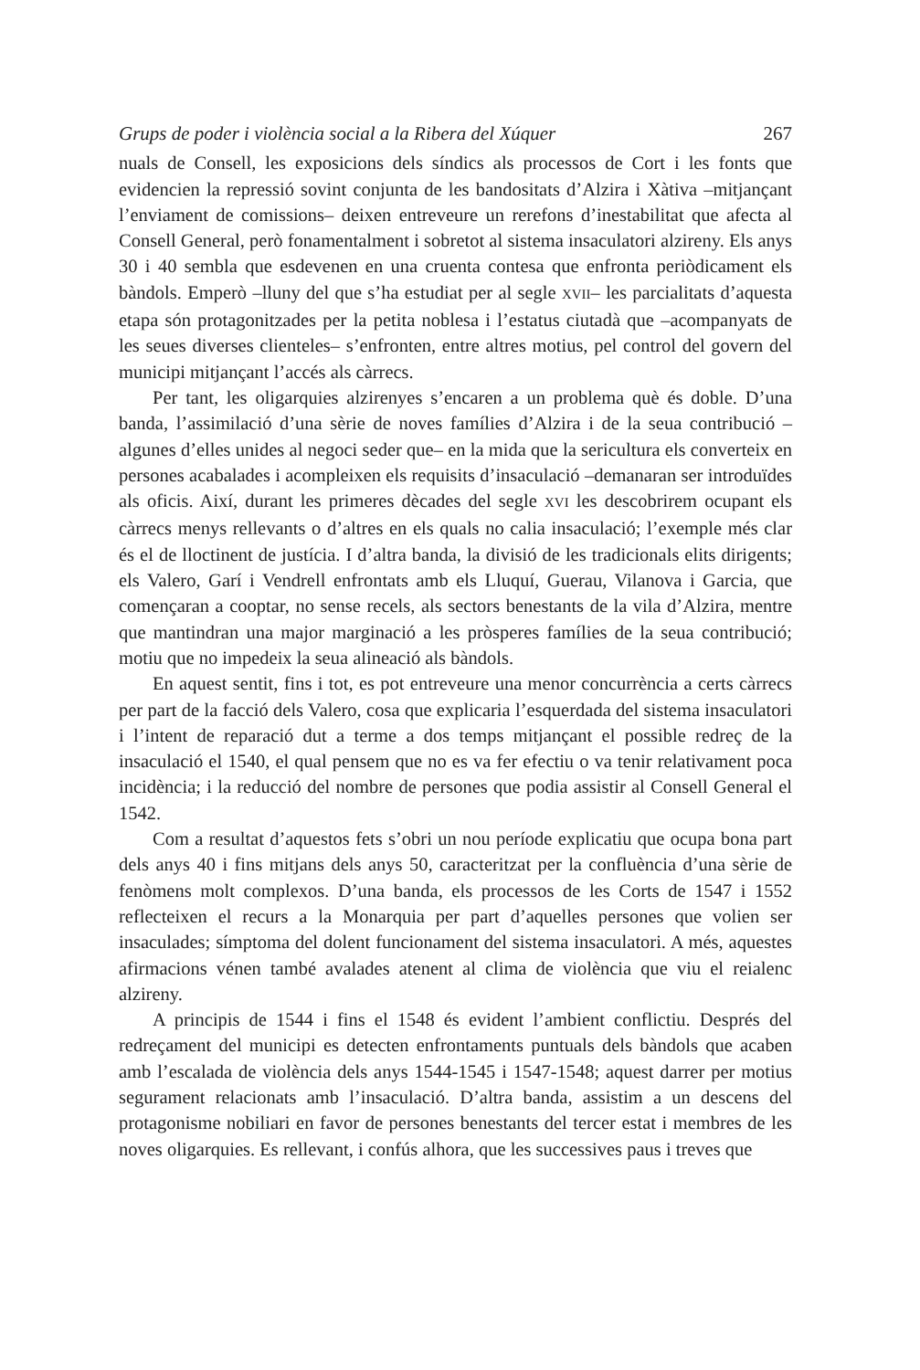Grups de poder i violència social a la Ribera del Xúquer 267
nuals de Consell, les exposicions dels síndics als processos de Cort i les fonts que evidencien la repressió sovint conjunta de les bandositats d’Alzira i Xàtiva –mitjançant l’enviament de comissions– deixen entreveure un rerefons d’inestabilitat que afecta al Consell General, però fonamentalment i sobretot al sistema insaculatori alzireny. Els anys 30 i 40 sembla que esdevenen en una cruenta contesa que enfronta periòdicament els bàndols. Emperò –lluny del que s’ha estudiat per al segle XVII– les parcialitats d’aquesta etapa són protagonitzades per la petita noblesa i l’estatus ciutadà que –acompanyats de les seues diverses clienteles– s’enfronten, entre altres motius, pel control del govern del municipi mitjançant l’accés als càrrecs.
Per tant, les oligarquies alzirenyes s’encaren a un problema què és doble. D’una banda, l’assimilació d’una sèrie de noves famílies d’Alzira i de la seua contribució –algunes d’elles unides al negoci seder que– en la mida que la sericultura els converteix en persones acabalades i acompleixen els requisits d’insaculació –demanaran ser introduïdes als oficis. Així, durant les primeres dècades del segle XVI les descobrirem ocupant els càrrecs menys rellevants o d’altres en els quals no calia insaculació; l’exemple més clar és el de lloctinent de justícia. I d’altra banda, la divisió de les tradicionals elits dirigents; els Valero, Garí i Vendrell enfrontats amb els Lluquí, Guerau, Vilanova i Garcia, que començaran a cooptar, no sense recels, als sectors benestants de la vila d’Alzira, mentre que mantindran una major marginació a les pròsperes famílies de la seua contribució; motiu que no impedeix la seua alineació als bàndols.
En aquest sentit, fins i tot, es pot entreveure una menor concurrència a certs càrrecs per part de la facció dels Valero, cosa que explicaria l’esquerdada del sistema insaculatori i l’intent de reparació dut a terme a dos temps mitjançant el possible redreç de la insaculació el 1540, el qual pensem que no es va fer efectiu o va tenir relativament poca incidència; i la reducció del nombre de persones que podia assistir al Consell General el 1542.
Com a resultat d’aquestos fets s’obri un nou període explicatiu que ocupa bona part dels anys 40 i fins mitjans dels anys 50, caracteritzat per la confluència d’una sèrie de fenòmens molt complexos. D’una banda, els processos de les Corts de 1547 i 1552 reflecteixen el recurs a la Monarquia per part d’aquelles persones que volien ser insaculades; símptoma del dolent funcionament del sistema insaculatori. A més, aquestes afirmacions vénen també avalades atenent al clima de violència que viu el reialenc alzireny.
A principis de 1544 i fins el 1548 és evident l’ambient conflictiu. Després del redreçament del municipi es detecten enfrontaments puntuals dels bàndols que acaben amb l’escalada de violència dels anys 1544-1545 i 1547-1548; aquest darrer per motius segurament relacionats amb l’insaculació. D’altra banda, assistim a un descens del protagonisme nobiliari en favor de persones benestants del tercer estat i membres de les noves oligarquies. Es rellevant, i confús alhora, que les successives paus i treves que